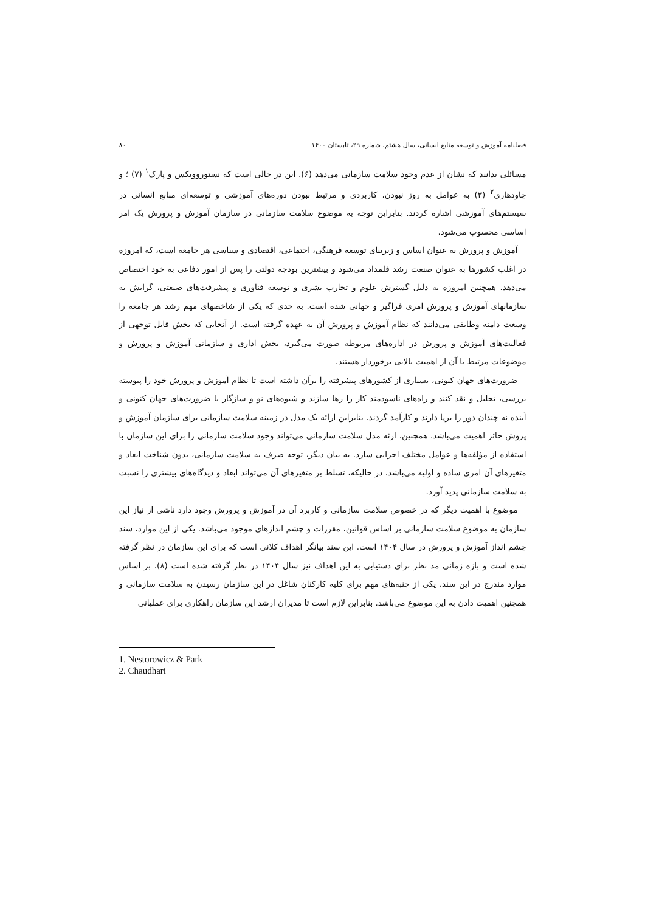فصلنامه آموزش و توسعه منابع انسانی، سال هشتم، شماره ۲۹، تابستان ۱۴۰۰ ۸۰
مسائلی بدانند که نشان از عدم وجود سلامت سازمانی می‌دهد (۶). این در حالی است که نستوروویکس و پارک<sup>۱</sup> (۷) ؛ و چاودهاری<sup>۲</sup> (۳) به عوامل به روز نبودن، کاربردی و مرتبط نبودن دوره‌های آموزشی و توسعه‌ای منابع انسانی در سیستم‌های آموزشی اشاره کردند. بنابراین توجه به موضوع سلامت سازمانی در سازمان آموزش و پرورش یک امر اساسی محسوب می‌شود.
آموزش و پرورش به عنوان اساس و زیربنای توسعه فرهنگی، اجتماعی، اقتصادی و سیاسی هر جامعه است، که امروزه در اغلب کشورها به عنوان صنعت رشد قلمداد می‌شود و بیشترین بودجه دولتی را پس از امور دفاعی به خود اختصاص می‌دهد. همچنین امروزه به دلیل گسترش علوم و تجارب بشری و توسعه فناوری و پیشرفت‌های صنعتی، گرایش به سازمانهای آموزش و پرورش امری فراگیر و جهانی شده است. به حدی که یکی از شاخصهای مهم رشد هر جامعه را وسعت دامنه وظایفی می‌دانند که نظام آموزش و پرورش آن به عهده گرفته است. از آنجایی که بخش قابل توجهی از فعالیت‌های آموزش و پرورش در اداره‌های مربوطه صورت می‌گیرد، بخش اداری و سازمانی آموزش و پرورش و موضوعات مرتبط با آن از اهمیت بالایی برخوردار هستند.
ضرورت‌های جهان کنونی، بسیاری از کشورهای پیشرفته را برآن داشته است تا نظام آموزش و پرورش خود را پیوسته بررسی، تحلیل و نقد کنند و راه‌های ناسودمند کار را رها سازند و شیوه‌های نو و سازگار با ضرورت‌های جهان کنونی و آینده نه چندان دور را برپا دارند و کارآمد گردند. بنابراین ارائه یک مدل در زمینه سلامت سازمانی برای سازمان آموزش و پروش حائز اهمیت می‌باشد. همچنین، ارئه مدل سلامت سازمانی می‌تواند وجود سلامت سازمانی را برای این سازمان با استفاده از مؤلفه‌ها و عوامل مختلف اجرایی سازد. به بیان دیگر، توجه صرف به سلامت سازمانی، بدون شناخت ابعاد و متغیرهای آن امری ساده و اولیه می‌باشد. در حالیکه، تسلط بر متغیرهای آن می‌تواند ابعاد و دیدگاه‌های بیشتری را نسبت به سلامت سازمانی پدید آورد.
موضوع با اهمیت دیگر که در خصوص سلامت سازمانی و کاربرد آن در آموزش و پرورش وجود دارد ناشی از نیاز این سازمان به موضوع سلامت سازمانی بر اساس قوانین، مقررات و چشم اندازهای موجود می‌باشد. یکی از این موارد، سند چشم انداز آموزش و پرورش در سال ۱۴۰۴ است. این سند بیانگر اهداف کلانی است که برای این سازمان در نظر گرفته شده است و بازه زمانی مد نظر برای دستیابی به این اهداف نیز سال ۱۴۰۴ در نظر گرفته شده است (۸). بر اساس موارد مندرج در این سند، یکی از جنبه‌های مهم برای کلیه کارکنان شاغل در این سازمان رسیدن به سلامت سازمانی و همچنین اهمیت دادن به این موضوع می‌باشد. بنابراین لازم است تا مدیران ارشد این سازمان راهکاری برای عملیاتی
1. Nestorowicz & Park
2. Chaudhari